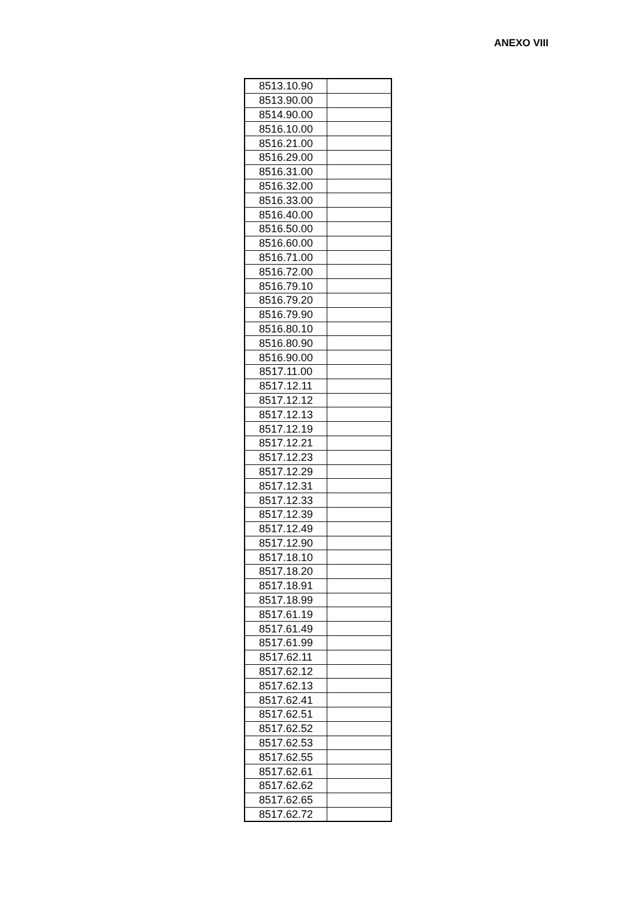ANEXO VIII
| 8513.10.90 | |
| 8513.90.00 | |
| 8514.90.00 | |
| 8516.10.00 | |
| 8516.21.00 | |
| 8516.29.00 | |
| 8516.31.00 | |
| 8516.32.00 | |
| 8516.33.00 | |
| 8516.40.00 | |
| 8516.50.00 | |
| 8516.60.00 | |
| 8516.71.00 | |
| 8516.72.00 | |
| 8516.79.10 | |
| 8516.79.20 | |
| 8516.79.90 | |
| 8516.80.10 | |
| 8516.80.90 | |
| 8516.90.00 | |
| 8517.11.00 | |
| 8517.12.11 | |
| 8517.12.12 | |
| 8517.12.13 | |
| 8517.12.19 | |
| 8517.12.21 | |
| 8517.12.23 | |
| 8517.12.29 | |
| 8517.12.31 | |
| 8517.12.33 | |
| 8517.12.39 | |
| 8517.12.49 | |
| 8517.12.90 | |
| 8517.18.10 | |
| 8517.18.20 | |
| 8517.18.91 | |
| 8517.18.99 | |
| 8517.61.19 | |
| 8517.61.49 | |
| 8517.61.99 | |
| 8517.62.11 | |
| 8517.62.12 | |
| 8517.62.13 | |
| 8517.62.41 | |
| 8517.62.51 | |
| 8517.62.52 | |
| 8517.62.53 | |
| 8517.62.55 | |
| 8517.62.61 | |
| 8517.62.62 | |
| 8517.62.65 | |
| 8517.62.72 | |